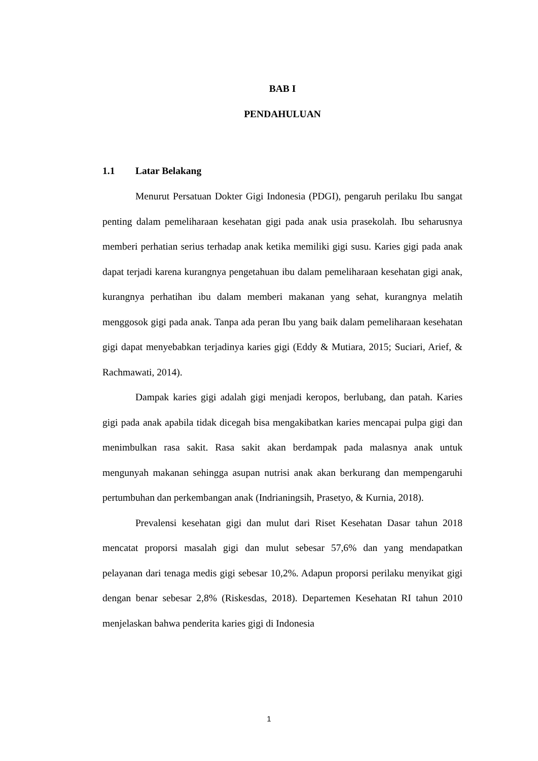BAB I
PENDAHULUAN
1.1 Latar Belakang
Menurut Persatuan Dokter Gigi Indonesia (PDGI), pengaruh perilaku Ibu sangat penting dalam pemeliharaan kesehatan gigi pada anak usia prasekolah. Ibu seharusnya memberi perhatian serius terhadap anak ketika memiliki gigi susu. Karies gigi pada anak dapat terjadi karena kurangnya pengetahuan ibu dalam pemeliharaan kesehatan gigi anak, kurangnya perhatihan ibu dalam memberi makanan yang sehat, kurangnya melatih menggosok gigi pada anak. Tanpa ada peran Ibu yang baik dalam pemeliharaan kesehatan gigi dapat menyebabkan terjadinya karies gigi (Eddy & Mutiara, 2015; Suciari, Arief, & Rachmawati, 2014).
Dampak karies gigi adalah gigi menjadi keropos, berlubang, dan patah. Karies gigi pada anak apabila tidak dicegah bisa mengakibatkan karies mencapai pulpa gigi dan menimbulkan rasa sakit. Rasa sakit akan berdampak pada malasnya anak untuk mengunyah makanan sehingga asupan nutrisi anak akan berkurang dan mempengaruhi pertumbuhan dan perkembangan anak (Indrianingsih, Prasetyo, & Kurnia, 2018).
Prevalensi kesehatan gigi dan mulut dari Riset Kesehatan Dasar tahun 2018 mencatat proporsi masalah gigi dan mulut sebesar 57,6% dan yang mendapatkan pelayanan dari tenaga medis gigi sebesar 10,2%. Adapun proporsi perilaku menyikat gigi dengan benar sebesar 2,8% (Riskesdas, 2018). Departemen Kesehatan RI tahun 2010 menjelaskan bahwa penderita karies gigi di Indonesia
1